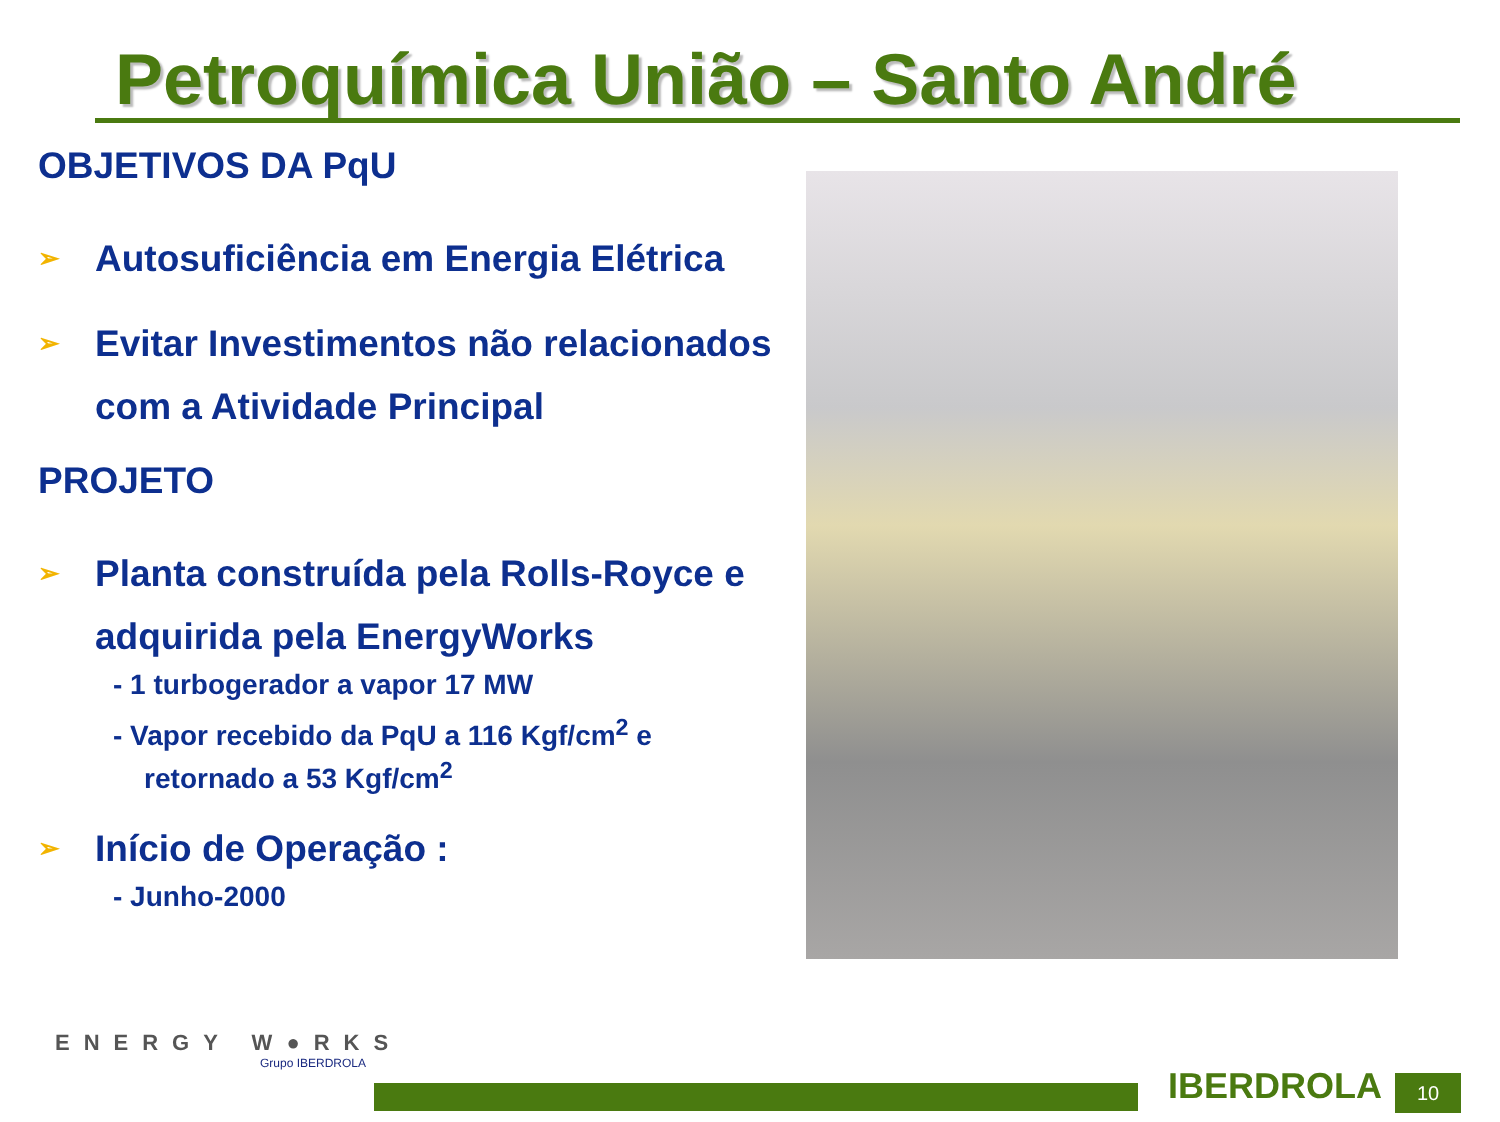Petroquímica União – Santo André
OBJETIVOS DA PqU
➢ Autosuficiência em Energia Elétrica
➢ Evitar Investimentos não relacionados com a Atividade Principal
PROJETO
➢ Planta construída pela Rolls-Royce e adquirida pela EnergyWorks
- 1 turbogerador a vapor 17 MW
- Vapor recebido da PqU a 116 Kgf/cm<sup>2</sup> e
retornado a 53 Kgf/cm<sup>2</sup>
➢ Início de Operação :
- Junho-2000
ENERGY W●RKS
Grupo IBERDROLA
IBERDROLA 10